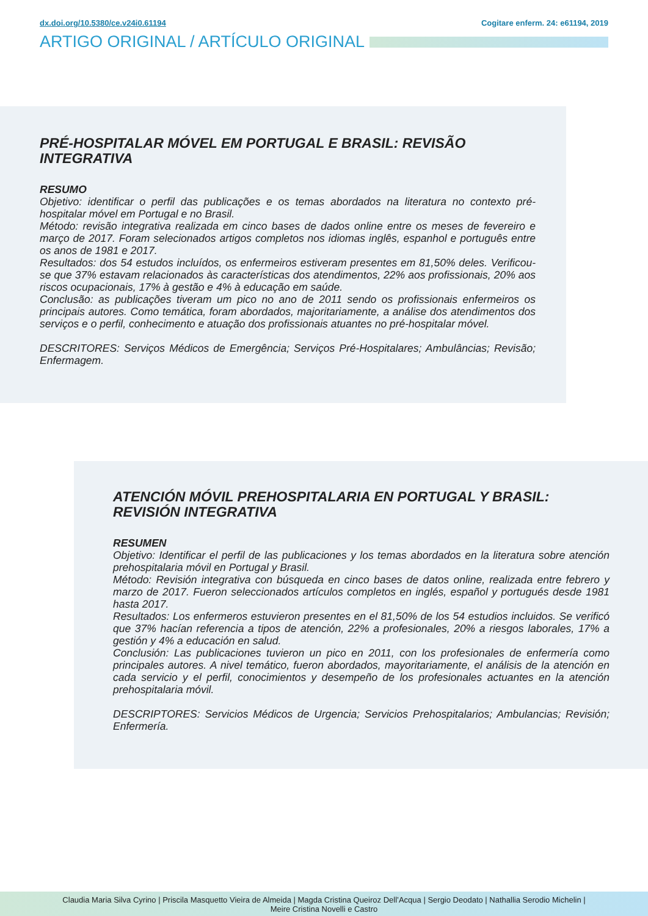dx.doi.org/10.5380/ce.v24i0.61194 Cogitare enferm. 24: e61194, 2019
ARTIGO ORIGINAL / ARTÍCULO ORIGINAL
PRÉ-HOSPITALAR MÓVEL EM PORTUGAL E BRASIL: REVISÃO INTEGRATIVA
RESUMO
Objetivo: identificar o perfil das publicações e os temas abordados na literatura no contexto pré-hospitalar móvel em Portugal e no Brasil.
Método: revisão integrativa realizada em cinco bases de dados online entre os meses de fevereiro e março de 2017. Foram selecionados artigos completos nos idiomas inglês, espanhol e português entre os anos de 1981 e 2017.
Resultados: dos 54 estudos incluídos, os enfermeiros estiveram presentes em 81,50% deles. Verificou-se que 37% estavam relacionados às características dos atendimentos, 22% aos profissionais, 20% aos riscos ocupacionais, 17% à gestão e 4% à educação em saúde.
Conclusão: as publicações tiveram um pico no ano de 2011 sendo os profissionais enfermeiros os principais autores. Como temática, foram abordados, majoritariamente, a análise dos atendimentos dos serviços e o perfil, conhecimento e atuação dos profissionais atuantes no pré-hospitalar móvel.
DESCRITORES: Serviços Médicos de Emergência; Serviços Pré-Hospitalares; Ambulâncias; Revisão; Enfermagem.
ATENCIÓN MÓVIL PREHOSPITALARIA EN PORTUGAL Y BRASIL: REVISIÓN INTEGRATIVA
RESUMEN
Objetivo: Identificar el perfil de las publicaciones y los temas abordados en la literatura sobre atención prehospitalaria móvil en Portugal y Brasil.
Método: Revisión integrativa con búsqueda en cinco bases de datos online, realizada entre febrero y marzo de 2017. Fueron seleccionados artículos completos en inglés, español y portugués desde 1981 hasta 2017.
Resultados: Los enfermeros estuvieron presentes en el 81,50% de los 54 estudios incluidos. Se verificó que 37% hacían referencia a tipos de atención, 22% a profesionales, 20% a riesgos laborales, 17% a gestión y 4% a educación en salud.
Conclusión: Las publicaciones tuvieron un pico en 2011, con los profesionales de enfermería como principales autores. A nivel temático, fueron abordados, mayoritariamente, el análisis de la atención en cada servicio y el perfil, conocimientos y desempeño de los profesionales actuantes en la atención prehospitalaria móvil.
DESCRIPTORES: Servicios Médicos de Urgencia; Servicios Prehospitalarios; Ambulancias; Revisión; Enfermería.
Claudia Maria Silva Cyrino | Priscila Masquetto Vieira de Almeida | Magda Cristina Queiroz Dell’Acqua | Sergio Deodato | Nathallia Serodio Michelin |
Meire Cristina Novelli e Castro